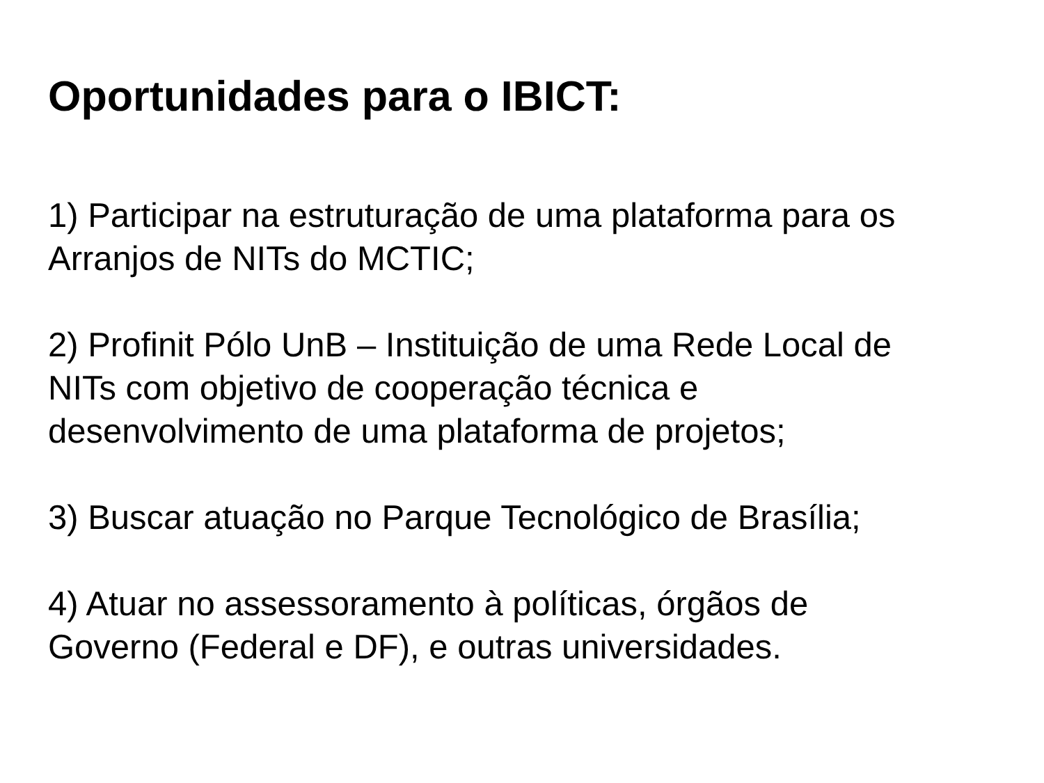Oportunidades para o IBICT:
1) Participar na estruturação de uma plataforma para os
Arranjos de NITs do MCTIC;
2) Profinit Pólo UnB – Instituição de uma Rede Local de
NITs com objetivo de cooperação técnica e
desenvolvimento de uma plataforma de projetos;
3) Buscar atuação no Parque Tecnológico de Brasília;
4) Atuar no assessoramento à políticas, órgãos de
Governo (Federal e DF), e outras universidades.